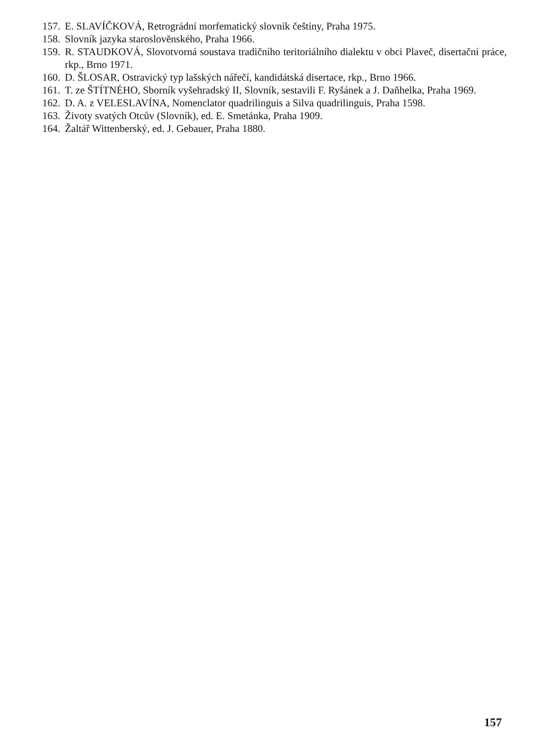157. E. SLAVÍČKOVÁ, Retrográdní morfematický slovník češtiny, Praha 1975.
158. Slovník jazyka staroslověnského, Praha 1966.
159. R. STAUDKOVÁ, Slovotvorná soustava tradičního teritoriálního dialektu v obci Plaveč, disertační práce, rkp., Brno 1971.
160. D. ŠLOSAR, Ostravický typ lašských nářečí, kandidátská disertace, rkp., Brno 1966.
161. T. ze ŠTÍTNÉHO, Sborník vyšehradský II, Slovník, sestavili F. Ryšánek a J. Daňhelka, Praha 1969.
162. D. A. z VELESLAVÍNA, Nomenclator quadrilinguis a Silva quadrilinguis, Praha 1598.
163. Životy svatých Otcův (Slovník), ed. E. Smetánka, Praha 1909.
164. Žaltář Wittenberský, ed. J. Gebauer, Praha 1880.
157